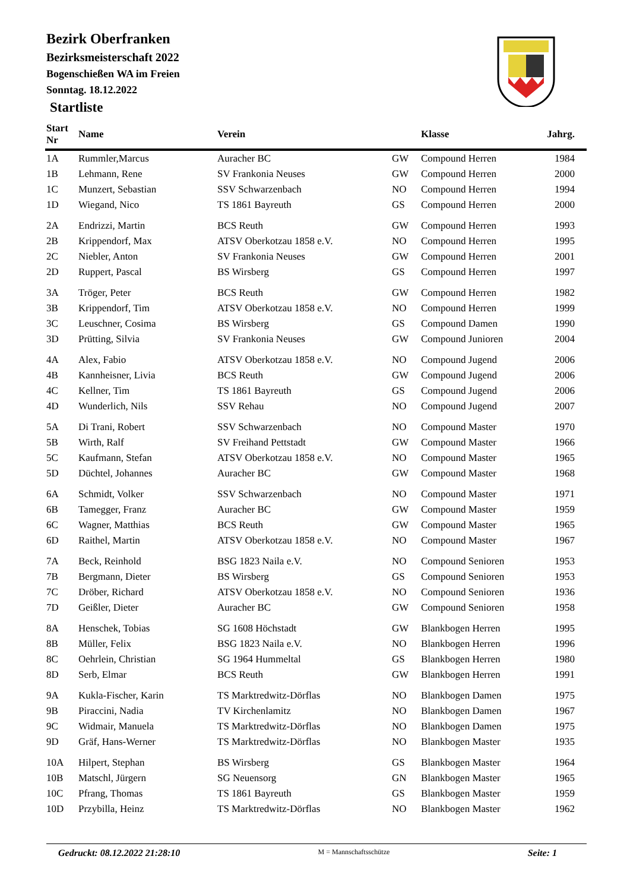Bezirk Oberfranken
Bezirksmeisterschaft 2022
Bogenschießen WA im Freien
Sonntag. 18.12.2022
Startliste
| Start Nr | Name | Verein | | Klasse | Jahrg. |
| --- | --- | --- | --- | --- | --- |
| 1A | Rummler,Marcus | Auracher BC | GW | Compound Herren | 1984 |
| 1B | Lehmann, Rene | SV Frankonia Neuses | GW | Compound Herren | 2000 |
| 1C | Munzert, Sebastian | SSV Schwarzenbach | NO | Compound Herren | 1994 |
| 1D | Wiegand, Nico | TS 1861 Bayreuth | GS | Compound Herren | 2000 |
| 2A | Endrizzi, Martin | BCS Reuth | GW | Compound Herren | 1993 |
| 2B | Krippendorf, Max | ATSV Oberkotzau 1858 e.V. | NO | Compound Herren | 1995 |
| 2C | Niebler, Anton | SV Frankonia Neuses | GW | Compound Herren | 2001 |
| 2D | Ruppert, Pascal | BS Wirsberg | GS | Compound Herren | 1997 |
| 3A | Tröger, Peter | BCS Reuth | GW | Compound Herren | 1982 |
| 3B | Krippendorf, Tim | ATSV Oberkotzau 1858 e.V. | NO | Compound Herren | 1999 |
| 3C | Leuschner, Cosima | BS Wirsberg | GS | Compound Damen | 1990 |
| 3D | Prütting, Silvia | SV Frankonia Neuses | GW | Compound Junioren | 2004 |
| 4A | Alex, Fabio | ATSV Oberkotzau 1858 e.V. | NO | Compound Jugend | 2006 |
| 4B | Kannheisner, Livia | BCS Reuth | GW | Compound Jugend | 2006 |
| 4C | Kellner, Tim | TS 1861 Bayreuth | GS | Compound Jugend | 2006 |
| 4D | Wunderlich, Nils | SSV Rehau | NO | Compound Jugend | 2007 |
| 5A | Di Trani, Robert | SSV Schwarzenbach | NO | Compound Master | 1970 |
| 5B | Wirth, Ralf | SV Freihand Pettstadt | GW | Compound Master | 1966 |
| 5C | Kaufmann, Stefan | ATSV Oberkotzau 1858 e.V. | NO | Compound Master | 1965 |
| 5D | Düchtel, Johannes | Auracher BC | GW | Compound Master | 1968 |
| 6A | Schmidt, Volker | SSV Schwarzenbach | NO | Compound Master | 1971 |
| 6B | Tamegger, Franz | Auracher BC | GW | Compound Master | 1959 |
| 6C | Wagner, Matthias | BCS Reuth | GW | Compound Master | 1965 |
| 6D | Raithel, Martin | ATSV Oberkotzau 1858 e.V. | NO | Compound Master | 1967 |
| 7A | Beck, Reinhold | BSG 1823 Naila e.V. | NO | Compound Senioren | 1953 |
| 7B | Bergmann, Dieter | BS Wirsberg | GS | Compound Senioren | 1953 |
| 7C | Dröber, Richard | ATSV Oberkotzau 1858 e.V. | NO | Compound Senioren | 1936 |
| 7D | Geißler, Dieter | Auracher BC | GW | Compound Senioren | 1958 |
| 8A | Henschek, Tobias | SG 1608 Höchstadt | GW | Blankbogen Herren | 1995 |
| 8B | Müller, Felix | BSG 1823 Naila e.V. | NO | Blankbogen Herren | 1996 |
| 8C | Oehrlein, Christian | SG 1964 Hummeltal | GS | Blankbogen Herren | 1980 |
| 8D | Serb, Elmar | BCS Reuth | GW | Blankbogen Herren | 1991 |
| 9A | Kukla-Fischer, Karin | TS Marktredwitz-Dörflas | NO | Blankbogen Damen | 1975 |
| 9B | Piraccini, Nadia | TV Kirchenlamitz | NO | Blankbogen Damen | 1967 |
| 9C | Widmair, Manuela | TS Marktredwitz-Dörflas | NO | Blankbogen Damen | 1975 |
| 9D | Gräf, Hans-Werner | TS Marktredwitz-Dörflas | NO | Blankbogen Master | 1935 |
| 10A | Hilpert, Stephan | BS Wirsberg | GS | Blankbogen Master | 1964 |
| 10B | Matschl, Jürgern | SG Neuensorg | GN | Blankbogen Master | 1965 |
| 10C | Pfrang, Thomas | TS 1861 Bayreuth | GS | Blankbogen Master | 1959 |
| 10D | Przybilla, Heinz | TS Marktredwitz-Dörflas | NO | Blankbogen Master | 1962 |
Gedruckt: 08.12.2022 21:28:10 M = Mannschaftsschütze Seite: 1